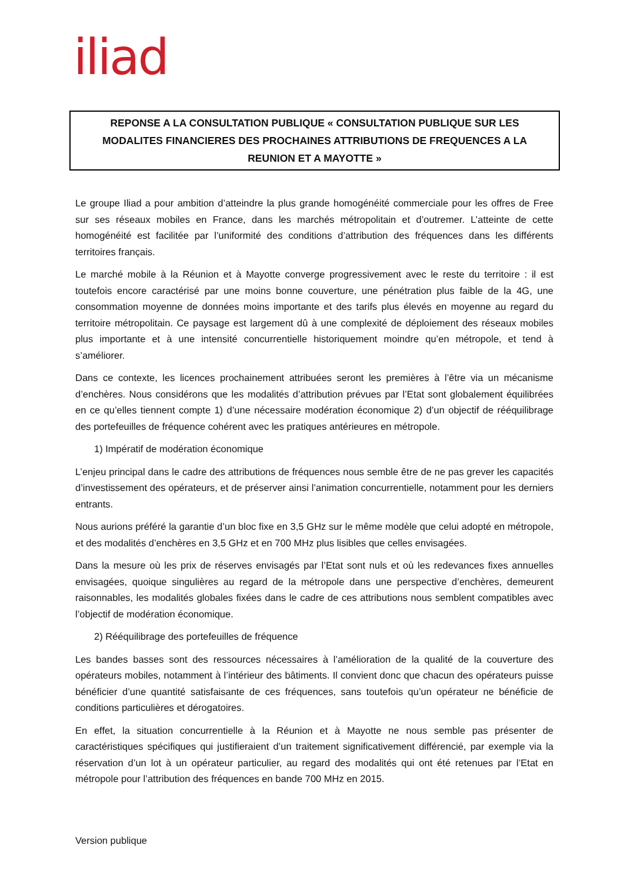iliad
REPONSE A LA CONSULTATION PUBLIQUE « CONSULTATION PUBLIQUE SUR LES
MODALITES FINANCIERES DES PROCHAINES ATTRIBUTIONS DE FREQUENCES A LA
REUNION ET A MAYOTTE »
Le groupe Iliad a pour ambition d’atteindre la plus grande homogénéité commerciale pour les offres de Free sur ses réseaux mobiles en France, dans les marchés métropolitain et d’outremer. L’atteinte de cette homogénéité est facilitée par l’uniformité des conditions d’attribution des fréquences dans les différents territoires français.
Le marché mobile à la Réunion et à Mayotte converge progressivement avec le reste du territoire : il est toutefois encore caractérisé par une moins bonne couverture, une pénétration plus faible de la 4G, une consommation moyenne de données moins importante et des tarifs plus élevés en moyenne au regard du territoire métropolitain. Ce paysage est largement dû à une complexité de déploiement des réseaux mobiles plus importante et à une intensité concurrentielle historiquement moindre qu’en métropole, et tend à s’améliorer.
Dans ce contexte, les licences prochainement attribuées seront les premières à l’être via un mécanisme d’enchères. Nous considérons que les modalités d’attribution prévues par l’Etat sont globalement équilibrées en ce qu’elles tiennent compte 1) d’une nécessaire modération économique 2) d’un objectif de rééquilibrage des portefeuilles de fréquence cohérent avec les pratiques antérieures en métropole.
1) Impératif de modération économique
L’enjeu principal dans le cadre des attributions de fréquences nous semble être de ne pas grever les capacités d’investissement des opérateurs, et de préserver ainsi l’animation concurrentielle, notamment pour les derniers entrants.
Nous aurions préféré la garantie d’un bloc fixe en 3,5 GHz sur le même modèle que celui adopté en métropole, et des modalités d’enchères en 3,5 GHz et en 700 MHz plus lisibles que celles envisagées.
Dans la mesure où les prix de réserves envisagés par l’Etat sont nuls et où les redevances fixes annuelles envisagées, quoique singulières au regard de la métropole dans une perspective d’enchères, demeurent raisonnables, les modalités globales fixées dans le cadre de ces attributions nous semblent compatibles avec l’objectif de modération économique.
2) Rééquilibrage des portefeuilles de fréquence
Les bandes basses sont des ressources nécessaires à l’amélioration de la qualité de la couverture des opérateurs mobiles, notamment à l’intérieur des bâtiments. Il convient donc que chacun des opérateurs puisse bénéficier d’une quantité satisfaisante de ces fréquences, sans toutefois qu’un opérateur ne bénéficie de conditions particulières et dérogatoires.
En effet, la situation concurrentielle à la Réunion et à Mayotte ne nous semble pas présenter de caractéristiques spécifiques qui justifieraient d’un traitement significativement différencié, par exemple via la réservation d’un lot à un opérateur particulier, au regard des modalités qui ont été retenues par l’Etat en métropole pour l’attribution des fréquences en bande 700 MHz en 2015.
Version publique